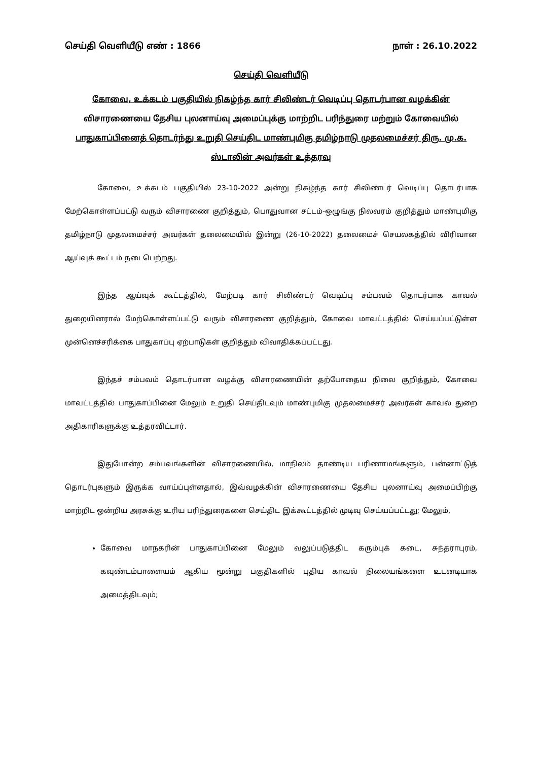செய்தி வெளியீடு எண் : 1866 நாள் : 26.10.2022
செய்தி வெளியீடு
கோவை, உக்கடம் பகுதியில் நிகழ்ந்த கார் சிலிண்டர் வெடிப்பு தொடர்பான வழக்கின் விசாரணையை தேசிய புலனாய்வு அமைப்புக்கு மாற்றிட பரிந்துரை மற்றும் கோவையில் பாதுகாப்பினைத் தொடர்ந்து உறுதி செய்திட மாண்புமிகு தமிழ்நாடு முதலமைச்சர் திரு. மு.க. ஸ்டாலின் அவர்கள் உத்தரவு
கோவை, உக்கடம் பகுதியில் 23-10-2022 அன்று நிகழ்ந்த கார் சிலிண்டர் வெடிப்பு தொடர்பாக மேற்கொள்ளப்பட்டு வரும் விசாரணை குறித்தும், பொதுவான சட்டம்-ஒழுங்கு நிலவரம் குறித்தும் மாண்புமிகு தமிழ்நாடு முதலமைச்சர் அவர்கள் தலைமையில் இன்று (26-10-2022) தலைமைச் செயலகத்தில் விரிவான ஆய்வுக் கூட்டம் நடைபெற்றது.
இந்த ஆய்வுக் கூட்டத்தில், மேற்படி கார் சிலிண்டர் வெடிப்பு சம்பவம் தொடர்பாக காவல் துறையினரால் மேற்கொள்ளப்பட்டு வரும் விசாரணை குறித்தும், கோவை மாவட்டத்தில் செய்யப்பட்டுள்ள முன்னெச்சரிக்கை பாதுகாப்பு ஏற்பாடுகள் குறித்தும் விவாதிக்கப்பட்டது.
இந்தச் சம்பவம் தொடர்பான வழக்கு விசாரணையின் தற்போதைய நிலை குறித்தும், கோவை மாவட்டத்தில் பாதுகாப்பினை மேலும் உறுதி செய்திடவும் மாண்புமிகு முதலமைச்சர் அவர்கள் காவல் துறை அதிகாரிகளுக்கு உத்தரவிட்டார்.
இதுபோன்ற சம்பவங்களின் விசாரணையில், மாநிலம் தாண்டிய பரிணாமங்களும், பன்னாட்டுத் தொடர்புகளும் இருக்க வாய்ப்புள்ளதால், இவ்வழக்கின் விசாரணையை தேசிய புலனாய்வு அமைப்பிற்கு மாற்றிட ஒன்றிய அரசுக்கு உரிய பரிந்துரைகளை செய்திட இக்கூட்டத்தில் முடிவு செய்யப்பட்டது; மேலும்,
கோவை மாநகரின் பாதுகாப்பினை மேலும் வலுப்படுத்திட கரும்புக் கடை, சுந்தராபுரம், கவுண்டம்பாளையம் ஆகிய மூன்று பகுதிகளில் புதிய காவல் நிலையங்களை உடனடியாக அமைத்திடவும்;